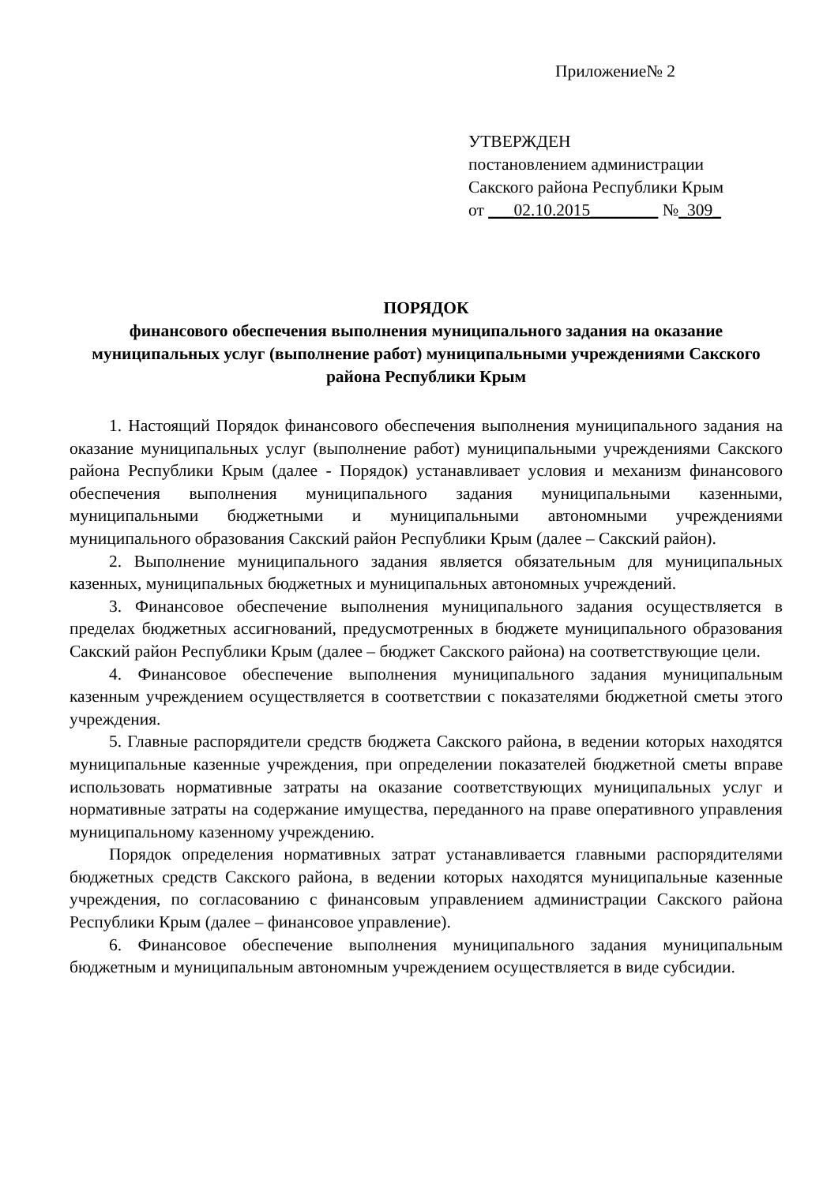Приложение№ 2
УТВЕРЖДЕН
постановлением администрации
Сакского района Республики Крым
от ___02.10.2015________ №_309_
ПОРЯДОК
финансового обеспечения выполнения муниципального задания на оказание муниципальных услуг (выполнение работ) муниципальными учреждениями Сакского района Республики Крым
1. Настоящий Порядок финансового обеспечения выполнения муниципального задания на оказание муниципальных услуг (выполнение работ) муниципальными учреждениями Сакского района Республики Крым (далее - Порядок) устанавливает условия и механизм финансового обеспечения выполнения муниципального задания муниципальными казенными, муниципальными бюджетными и муниципальными автономными учреждениями муниципального образования Сакский район Республики Крым (далее – Сакский район).
2. Выполнение муниципального задания является обязательным для муниципальных казенных, муниципальных бюджетных и муниципальных автономных учреждений.
3. Финансовое обеспечение выполнения муниципального задания осуществляется в пределах бюджетных ассигнований, предусмотренных в бюджете муниципального образования Сакский район Республики Крым (далее – бюджет Сакского района) на соответствующие цели.
4. Финансовое обеспечение выполнения муниципального задания муниципальным казенным учреждением осуществляется в соответствии с показателями бюджетной сметы этого учреждения.
5. Главные распорядители средств бюджета Сакского района, в ведении которых находятся муниципальные казенные учреждения, при определении показателей бюджетной сметы вправе использовать нормативные затраты на оказание соответствующих муниципальных услуг и нормативные затраты на содержание имущества, переданного на праве оперативного управления муниципальному казенному учреждению.
Порядок определения нормативных затрат устанавливается главными распорядителями бюджетных средств Сакского района, в ведении которых находятся муниципальные казенные учреждения, по согласованию с финансовым управлением администрации Сакского района Республики Крым (далее – финансовое управление).
6. Финансовое обеспечение выполнения муниципального задания муниципальным бюджетным и муниципальным автономным учреждением осуществляется в виде субсидии.